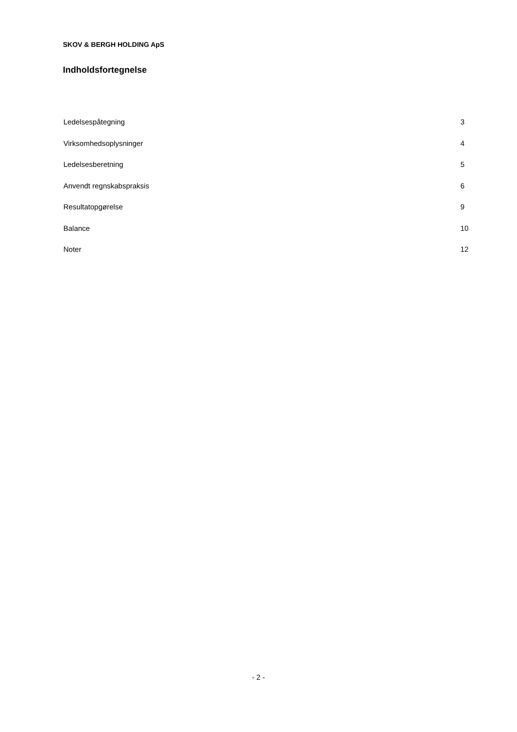SKOV & BERGH HOLDING ApS
Indholdsfortegnelse
| Ledelsespåtegning | 3 |
| Virksomhedsoplysninger | 4 |
| Ledelsesberetning | 5 |
| Anvendt regnskabspraksis | 6 |
| Resultatopgørelse | 9 |
| Balance | 10 |
| Noter | 12 |
- 2 -